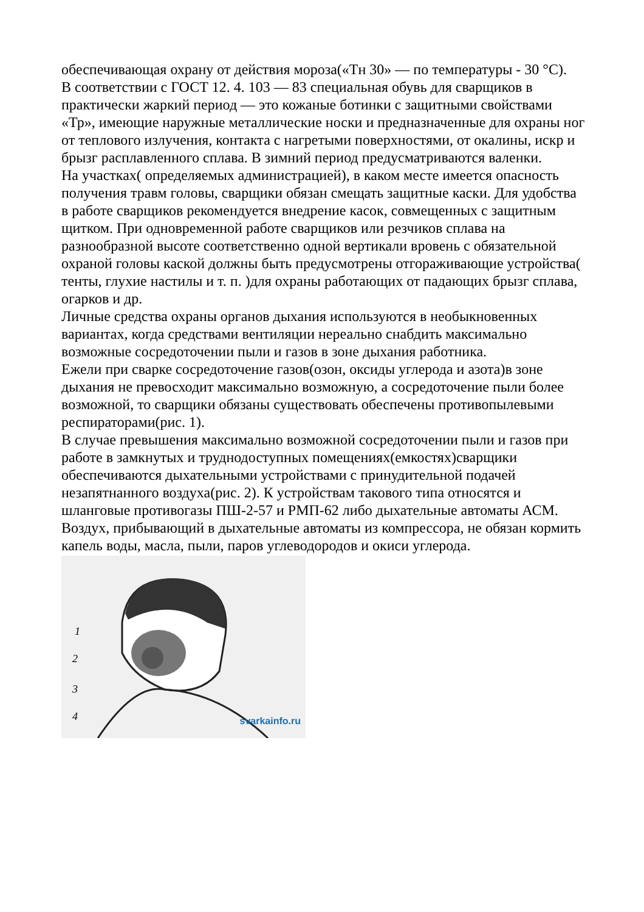обеспечивающая охрану от действия мороза(«Тн 30» — по температуры - 30 °С).
В соответствии с ГОСТ 12. 4. 103 — 83 специальная обувь для сварщиков в практически жаркий период — это кожаные ботинки с защитными свойствами «Тр», имеющие наружные металлические носки и предназначенные для охраны ног от теплового излучения, контакта с нагретыми поверхностями, от окалины, искр и брызг расплавленного сплава. В зимний период предусматриваются валенки.
На участках( определяемых администрацией), в каком месте имеется опасность получения травм головы, сварщики обязан смещать защитные каски. Для удобства в работе сварщиков рекомендуется внедрение касок, совмещенных с защитным щитком. При одновременной работе сварщиков или резчиков сплава на разнообразной высоте соответственно одной вертикали вровень с обязательной охраной головы каской должны быть предусмотрены отгораживающие устройства( тенты, глухие настилы и т. п. )для охраны работающих от падающих брызг сплава, огарков и др.
Личные средства охраны органов дыхания используются в необыкновенных вариантах, когда средствами вентиляции нереально снабдить максимально возможные сосредоточении пыли и газов в зоне дыхания работника.
Ежели при сварке сосредоточение газов(озон, оксиды углерода и азота)в зоне дыхания не превосходит максимально возможную, а сосредоточение пыли более возможной, то сварщики обязаны существовать обеспечены противопылевыми респираторами(рис. 1).
В случае превышения максимально возможной сосредоточении пыли и газов при работе в замкнутых и труднодоступных помещениях(емкостях)сварщики обеспечиваются дыхательными устройствами с принудительной подачей незапятнанного воздуха(рис. 2). К устройствам такового типа относятся и шланговые противогазы ПШ-2-57 и РМП-62 либо дыхательные автоматы АСМ. Воздух, прибывающий в дыхательные автоматы из компрессора, не обязан кормить капель воды, масла, пыли, паров углеводородов и окиси углерода.
1
2
3
4
svarkainfo.ru